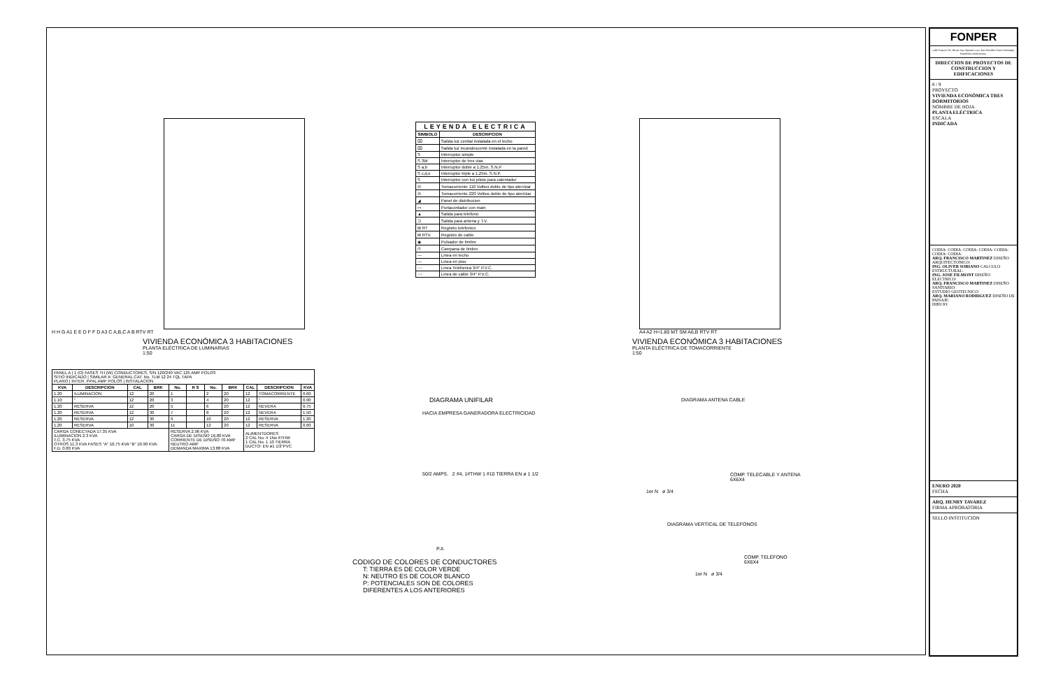H H G A1 E E D F F D A3 C A,B,C A B RTV RT
VIVIENDA ECONÓMICA 3 HABITACIONES
PLANTA ELÉCTRICA DE LUMINARIAS
1:50
| PANEL A / 1 (O) FASES TH (W) CONDUCTORES, S/N 120/240 VAC 125 AMP POLOS SITIO INDICADO / SIMILAR A: GENERAL CAT. No. TLM 12 24 TQL TAPA PLANO / INTER. PPAL AMP POLOS / INSTALACION | | | | | | | | | | |
| KVA | DESCRIPCION | CAL | BRK | No. | R S | No. | BRK | CAL | DESCRIPCION | KVA |
| 1.20 | ILUMINACION | 12 | 20 | 1 | | 2 | 20 | 12 | TOMACORRIENTE | 0.60 |
| 1.10 | " | 12 | 20 | 3 | | 4 | 20 | 12 | " | 0.90 |
| 1.20 | RESERVA | 12 | 20 | 5 | | 6 | 20 | 12 | NEVERA | 0.75 |
| 1.20 | RESERVA | 12 | 30 | 7 | | 8 | 20 | 12 | NEVERA | 1.50 |
| 1.20 | RESERVA | 12 | 30 | 9 | | 10 | 20 | 12 | RESERVA | 1.20 |
| 1.20 | RESERVA | 10 | 30 | 11 | | 12 | 20 | 12 | RESERVA | 0.60 |
| CARGA CONECTADA 17.35 KVA ILUMINACION 2.3 KVA T.C. 3.75 KVA OTROS 11.3 KVA FASES "A" 10.75 KVA "B" 10.90 KVA F.D. 0.80 KVA | | | | RESERVA 2.96 KVA CARGA DE DISEÑO 16.80 KVA CORRIENTE DE DISEÑO 70 AMP NEUTRO AMP DEMANDA MAXIMA 13.88 KVA | | | | ALIMENTDORES 2 CAL No. 4 1No 6THW 1 CAL No. 1 10 TIERRA DUCTO: EN ø1 1/2"PVC | | |
| LEYENDA ELECTRICA | |
| --- | --- |
| SIMBOLO | DESCRIPCION |
| ⌧ | Salida luz cenital instalada en el techo |
| ⌧ | Salida luz incandescente instalada en la pared |
| S | Interruptor simple |
| S 3W | Interruptor de tres vias |
| S a,b | Interruptor doble a 1.25m. S.N.P |
| S c,d,e | Interruptor triple a 1.25m. S.N.P. |
| S | Interruptor con luz piloto para calentador |
| ⊜ | Tomacorriente 110 Voltios doble de tipo aterrizar |
| ⊜ | Tomacorriente 220 Voltios doble de tipo aterrizar |
| ◢ | Panel de distribucion |
| ▭ | Portacontador con main |
| ▲ | Salida para telefono |
| ⊐ | Salida para antena y T.V. |
| ⊠ RT | Registro telefonico |
| ⊠ RTV. | Registro de cable |
| ◉ | Pulsador de timbre |
| ⊓ | Campana de timbre |
| — | Linea en techo |
| — | Linea en piso |
| ~~ | Linea Telefonica 3/4" P.V.C. |
| ~~ | Linea de cable 3/4" P.V.C. |
DIAGRAMA UNIFILAR
HACIA EMPRESA GANERADORA ELECTRICIDAD
50/2 AMPS. 2 #4, 1#THW 1 #10 TIERRA EN ø 1 1/2
P.A
CODIGO DE COLORES DE CONDUCTORES
T: TIERRA ES DE COLOR VERDE
N: NEUTRO ES DE COLOR BLANCO
P: POTENCIALES SON DE COLORES
DIFERENTES A LOS ANTERIORES
A4 A2 H=1.80 MT SM A6,B RTV RT
VIVIENDA ECONÓMICA 3 HABITACIONES
PLANTA ELÉCTRICA DE TOMACORRIENTE
1:50
DIAGRAMA ANTENA CABLE
COMP. TELECABLE Y ANTENA
6X6X4
1er N ø 3/4
DIAGRAMA VERTICAL DE TELEFONOS
COMP. TELEFONO
6X6X4
1er N ø 3/4
FONPER
calle Gustavo M. Ricart esq. Agustin Lara, Ens Serralles Santo Domingo, Republica Dominicana.
DIRECCION DE PROYECTOS DE CONSTRUCCION Y EDIFICACIONES
8 / 9
PROYECTO
VIVIENDA ECONÓMICA TRES DORMITORIOS
NOMBRE DE HOJA
PLANTA ELÉCTRICA
ESCALA
INDICADA
CODIA: CODIA: CODIA: CODIA: CODIA: CODIA: CODIA:
ARQ. FRANCISCO MARTINEZ DISEÑO ARQUITECTONICO:
ING. OLIVER SORIANO CALCULO ESTRUCTURAL:
ING. JOSE FILMONT DISEÑO ELECTRICO:
ARQ. FRANCISCO MARTINEZ DISEÑO SANITARIO:
ESTUDIO GEOTECNICO:
ARQ. MARIANO RODRIGUEZ DISEÑO DE PAISAJE:
DIBUJO:
ENERO 2020
FECHA
ARQ. HENRY TAVAREZ
FIRMA APROBATORIA
SELLO INSTITUCION